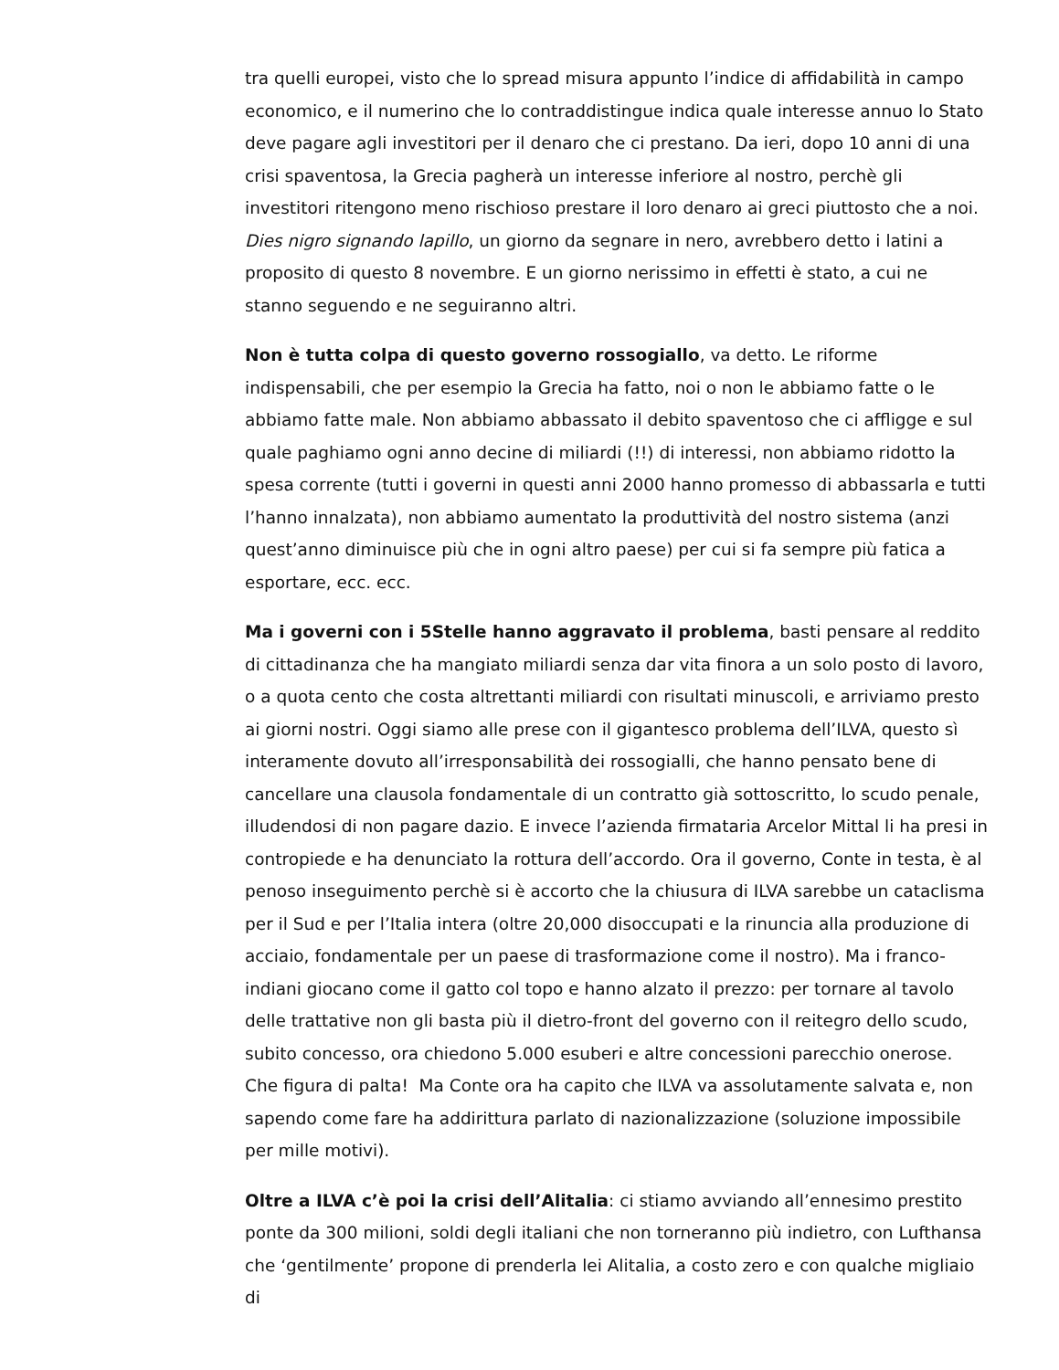tra quelli europei, visto che lo spread misura appunto l’indice di affidabilità in campo economico, e il numerino che lo contraddistingue indica quale interesse annuo lo Stato deve pagare agli investitori per il denaro che ci prestano. Da ieri, dopo 10 anni di una crisi spaventosa, la Grecia pagherà un interesse inferiore al nostro, perchè gli investitori ritengono meno rischioso prestare il loro denaro ai greci piuttosto che a noi. Dies nigro signando lapillo, un giorno da segnare in nero, avrebbero detto i latini a proposito di questo 8 novembre. E un giorno nerissimo in effetti è stato, a cui ne stanno seguendo e ne seguiranno altri.
Non è tutta colpa di questo governo rossogiallo, va detto. Le riforme indispensabili, che per esempio la Grecia ha fatto, noi o non le abbiamo fatte o le abbiamo fatte male. Non abbiamo abbassato il debito spaventoso che ci affligge e sul quale paghiamo ogni anno decine di miliardi (!!) di interessi, non abbiamo ridotto la spesa corrente (tutti i governi in questi anni 2000 hanno promesso di abbassarla e tutti l’hanno innalzata), non abbiamo aumentato la produttività del nostro sistema (anzi quest’anno diminuisce più che in ogni altro paese) per cui si fa sempre più fatica a esportare, ecc. ecc.
Ma i governi con i 5Stelle hanno aggravato il problema, basti pensare al reddito di cittadinanza che ha mangiato miliardi senza dar vita finora a un solo posto di lavoro, o a quota cento che costa altrettanti miliardi con risultati minuscoli, e arriviamo presto ai giorni nostri. Oggi siamo alle prese con il gigantesco problema dell’ILVA, questo sì interamente dovuto all’irresponsabilità dei rossogialli, che hanno pensato bene di cancellare una clausola fondamentale di un contratto già sottoscritto, lo scudo penale, illudendosi di non pagare dazio. E invece l’azienda firmataria Arcelor Mittal li ha presi in contropiede e ha denunciato la rottura dell’accordo. Ora il governo, Conte in testa, è al penoso inseguimento perchè si è accorto che la chiusura di ILVA sarebbe un cataclisma per il Sud e per l’Italia intera (oltre 20,000 disoccupati e la rinuncia alla produzione di acciaio, fondamentale per un paese di trasformazione come il nostro). Ma i franco-indiani giocano come il gatto col topo e hanno alzato il prezzo: per tornare al tavolo delle trattative non gli basta più il dietro-front del governo con il reitegro dello scudo, subito concesso, ora chiedono 5.000 esuberi e altre concessioni parecchio onerose. Che figura di palta! Ma Conte ora ha capito che ILVA va assolutamente salvata e, non sapendo come fare ha addirittura parlato di nazionalizzazione (soluzione impossibile per mille motivi).
Oltre a ILVA c’è poi la crisi dell’Alitalia: ci stiamo avviando all’ennesimo prestito ponte da 300 milioni, soldi degli italiani che non torneranno più indietro, con Lufthansa che ‘gentilmente’ propone di prenderla lei Alitalia, a costo zero e con qualche migliaio di